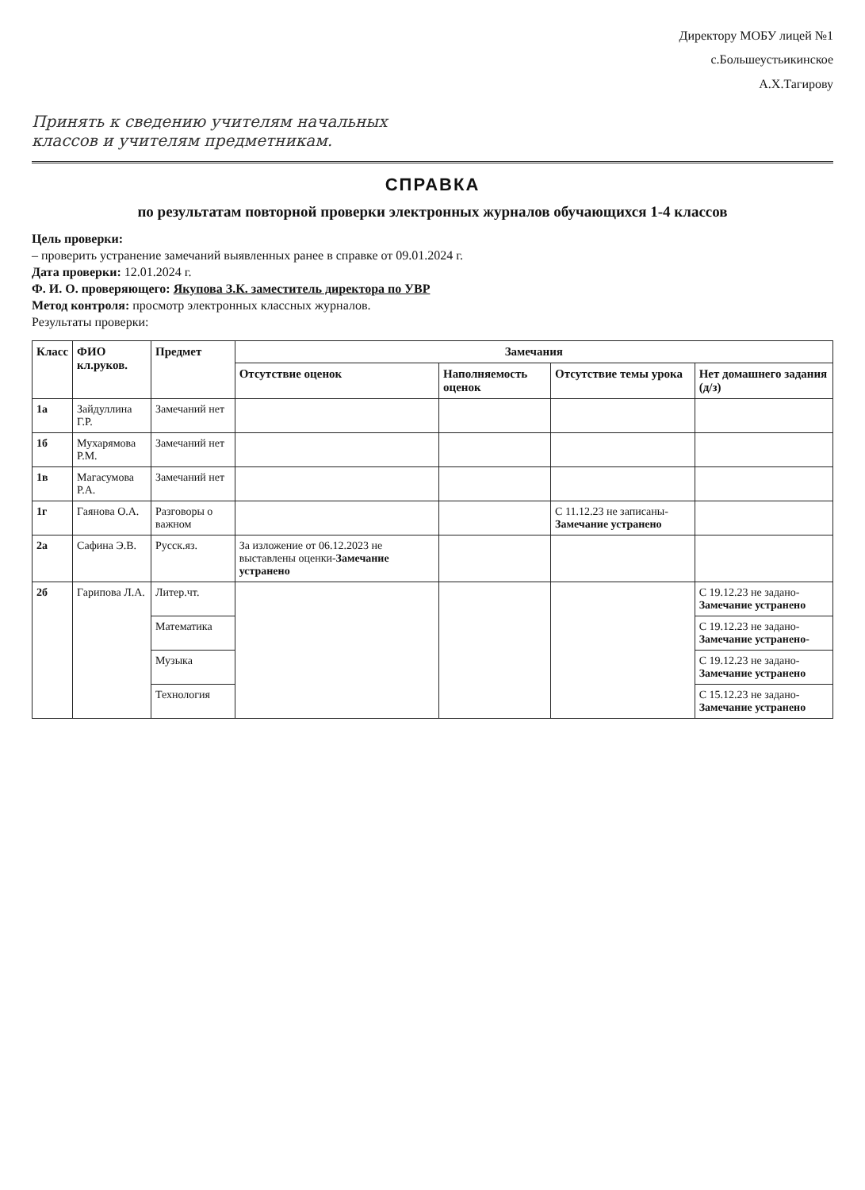Директору МОБУ лицей №1
с.Большеустьикинское
А.Х.Тагирову
Принять к сведению учителям начальных классов и учителям предметникам.
СПРАВКА
по результатам повторной проверки электронных журналов обучающихся 1-4 классов
Цель проверки:
– проверить устранение замечаний выявленных ранее в справке от 09.01.2024 г.
Дата проверки: 12.01.2024 г.
Ф. И. О. проверяющего: Якупова З.К. заместитель директора по УВР
Метод контроля: просмотр электронных классных журналов.
Результаты проверки:
| Класс | ФИО кл.руков. | Предмет | Замечания | | | |
| --- | --- | --- | --- | --- | --- | --- |
| | | | Отсутствие оценок | Наполняемость оценок | Отсутствие темы урока | Нет домашнего задания (д/з) |
| 1а | Зайдуллина Г.Р. | Замечаний нет | | | | |
| 1б | Мухарямова Р.М. | Замечаний нет | | | | |
| 1в | Магасумова Р.А. | Замечаний нет | | | | |
| 1г | Гаянова О.А. | Разговоры о важном | | | С 11.12.23 не записаны- Замечание устранено | |
| 2а | Сафина Э.В. | Русск.яз. | За изложение от 06.12.2023 не выставлены оценки- Замечание устранено | | | |
| 2б | Гарипова Л.А. | Литер.чт. | | | | С 19.12.23 не задано- Замечание устранено |
| | | Математика | | | | С 19.12.23 не задано- Замечание устранено- |
| | | Музыка | | | | С 19.12.23 не задано- Замечание устранено |
| | | Технология | | | | С 15.12.23 не задано- Замечание устранено |